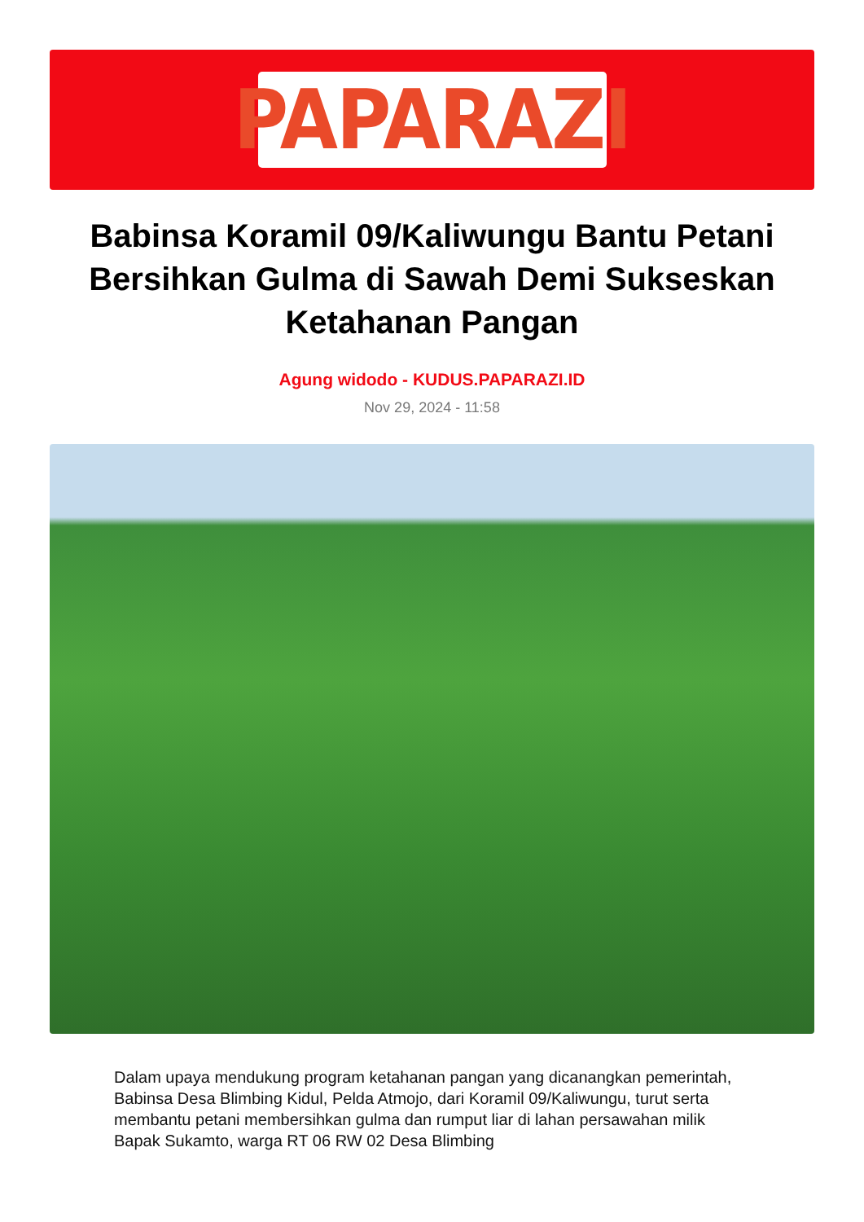PAPARAZI
Babinsa Koramil 09/Kaliwungu Bantu Petani Bersihkan Gulma di Sawah Demi Sukseskan Ketahanan Pangan
Agung widodo - KUDUS.PAPARAZI.ID
Nov 29, 2024 - 11:58
Dalam upaya mendukung program ketahanan pangan yang dicanangkan pemerintah, Babinsa Desa Blimbing Kidul, Pelda Atmojo, dari Koramil 09/Kaliwungu, turut serta membantu petani membersihkan gulma dan rumput liar di lahan persawahan milik Bapak Sukamto, warga RT 06 RW 02 Desa Blimbing